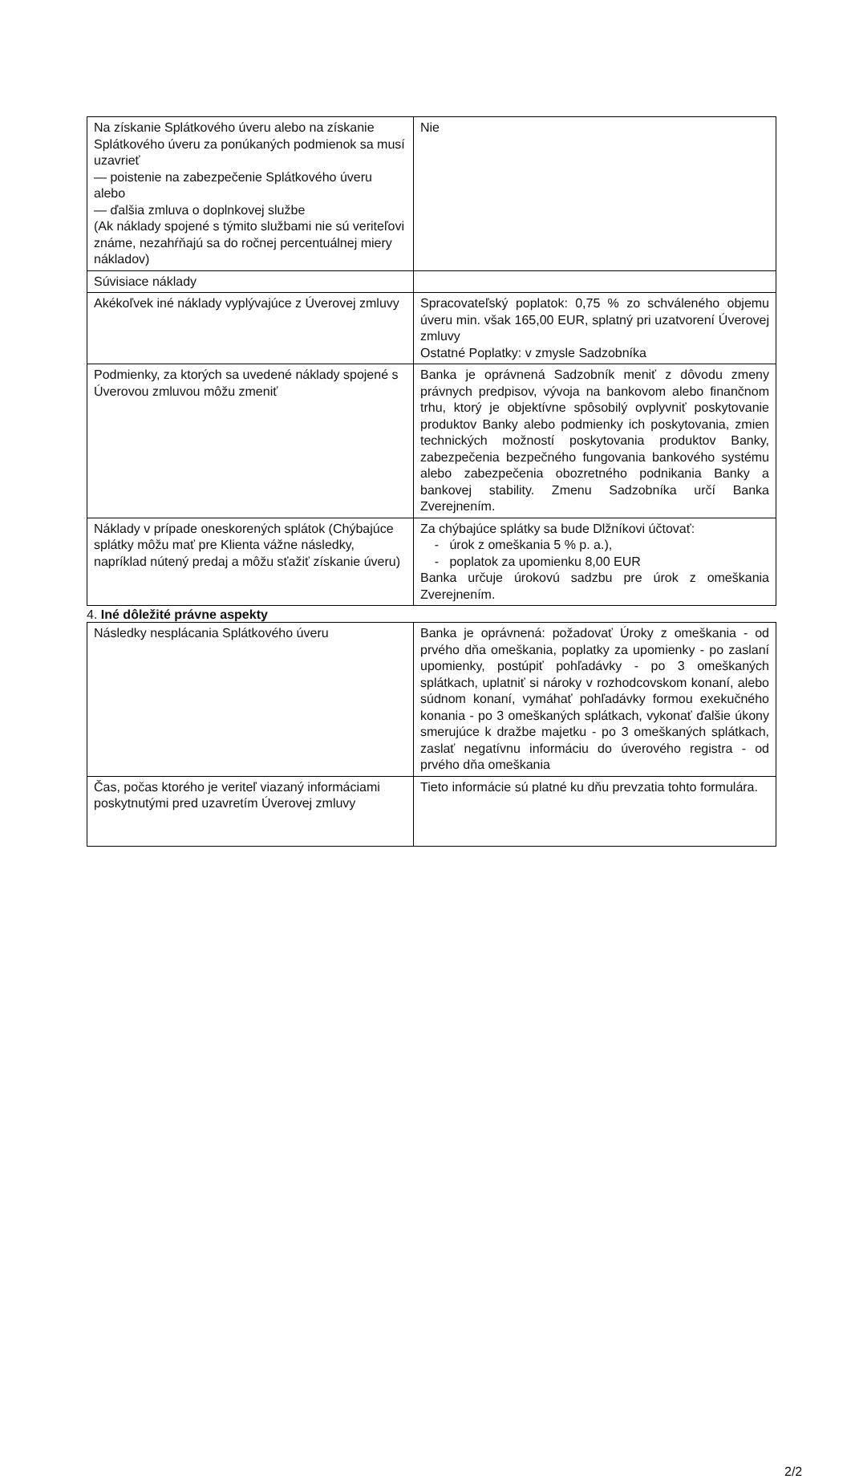| Na získanie Splátkového úveru alebo na získanie Splátkového úveru za ponúkaných podmienok sa musí uzavrieť — poistenie na zabezpečenie Splátkového úveru alebo — ďalšia zmluva o doplnkovej službe (Ak náklady spojené s týmito službami nie sú veriteľovi známe, nezahŕňajú sa do ročnej percentuálnej miery nákladov) | Nie |
| Súvisiace náklady | |
| Akékoľvek iné náklady vyplývajúce z Úverovej zmluvy | Spracovateľský poplatok: 0,75 % zo schváleného objemu úveru min. však 165,00 EUR, splatný pri uzatvorení Úverovej zmluvy Ostatné Poplatky: v zmysle Sadzobníka |
| Podmienky, za ktorých sa uvedené náklady spojené s Úverovou zmluvou môžu zmeniť | Banka je oprávnená Sadzobník meniť z dôvodu zmeny právnych predpisov, vývoja na bankovom alebo finančnom trhu, ktorý je objektívne spôsobilý ovplyvniť poskytovanie produktov Banky alebo podmienky ich poskytovania, zmien technických možností poskytovania produktov Banky, zabezpečenia bezpečného fungovania bankového systému alebo zabezpečenia obozretného podnikania Banky a bankovej stability. Zmenu Sadzobníka určí Banka Zverejnením. |
| Náklady v prípade oneskorených splátok (Chýbajúce splátky môžu mať pre Klienta vážne následky, napríklad nútený predaj a môžu sťažiť získanie úveru) | Za chýbajúce splátky sa bude Dlžníkovi účtovať: - úrok z omeškania 5 % p. a.), - poplatok za upomienku 8,00 EUR Banka určuje úrokovú sadzbu pre úrok z omeškania Zverejnením. |
4. Iné dôležité právne aspekty
| Následky nesplácania Splátkového úveru | Banka je oprávnená: požadovať Úroky z omeškania - od prvého dňa omeškania, poplatky za upomienky - po zaslaní upomienky, postúpiť pohľadávky - po 3 omeškaných splátkach, uplatniť si nároky v rozhodcovskom konaní, alebo súdnom konaní, vymáhať pohľadávky formou exekučného konania - po 3 omeškaných splátkach, vykonať ďalšie úkony smerujúce k dražbe majetku - po 3 omeškaných splátkach, zaslať negatívnu informáciu do úverového registra - od prvého dňa omeškania |
| Čas, počas ktorého je veriteľ viazaný informáciami poskytnutými pred uzavretím Úverovej zmluvy | Tieto informácie sú platné ku dňu prevzatia tohto formulára. |
2/2